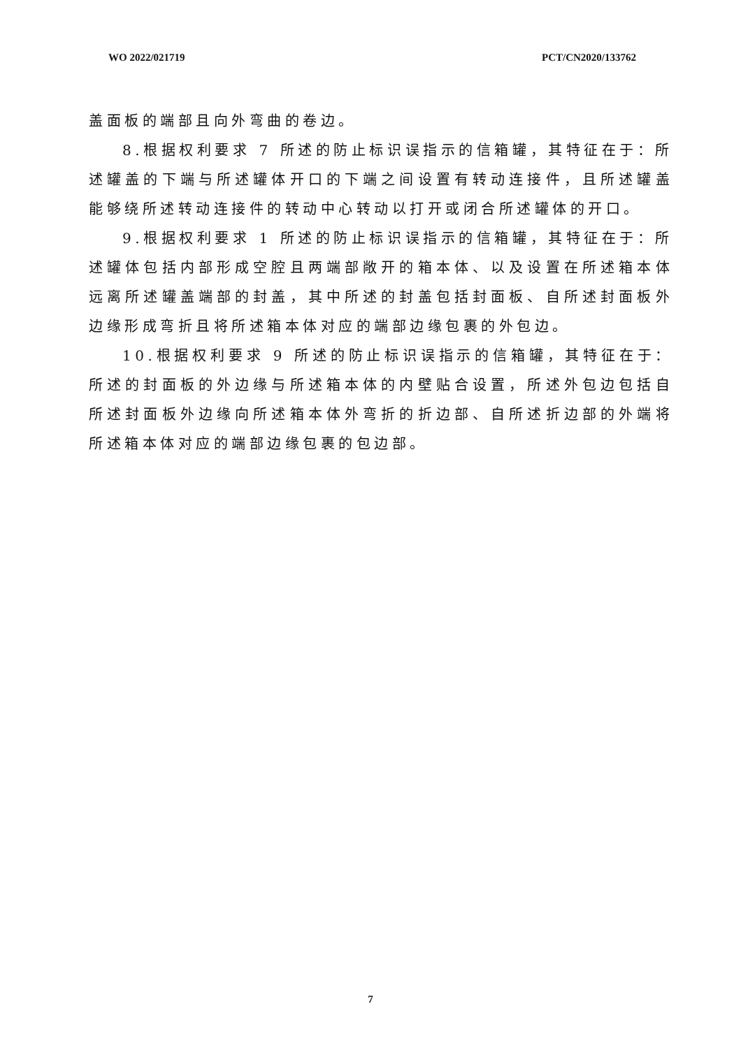WO 2022/021719 PCT/CN2020/133762
盖面板的端部且向外弯曲的卷边。
8.根据权利要求 7 所述的防止标识误指示的信箱罐，其特征在于：所述罐盖的下端与所述罐体开口的下端之间设置有转动连接件，且所述罐盖能够绕所述转动连接件的转动中心转动以打开或闭合所述罐体的开口。
9.根据权利要求 1 所述的防止标识误指示的信箱罐，其特征在于：所述罐体包括内部形成空腔且两端部敞开的箱本体、以及设置在所述箱本体远离所述罐盖端部的封盖，其中所述的封盖包括封面板、自所述封面板外边缘形成弯折且将所述箱本体对应的端部边缘包裹的外包边。
10.根据权利要求 9 所述的防止标识误指示的信箱罐，其特征在于：所述的封面板的外边缘与所述箱本体的内壁贴合设置，所述外包边包括自所述封面板外边缘向所述箱本体外弯折的折边部、自所述折边部的外端将所述箱本体对应的端部边缘包裹的包边部。
7